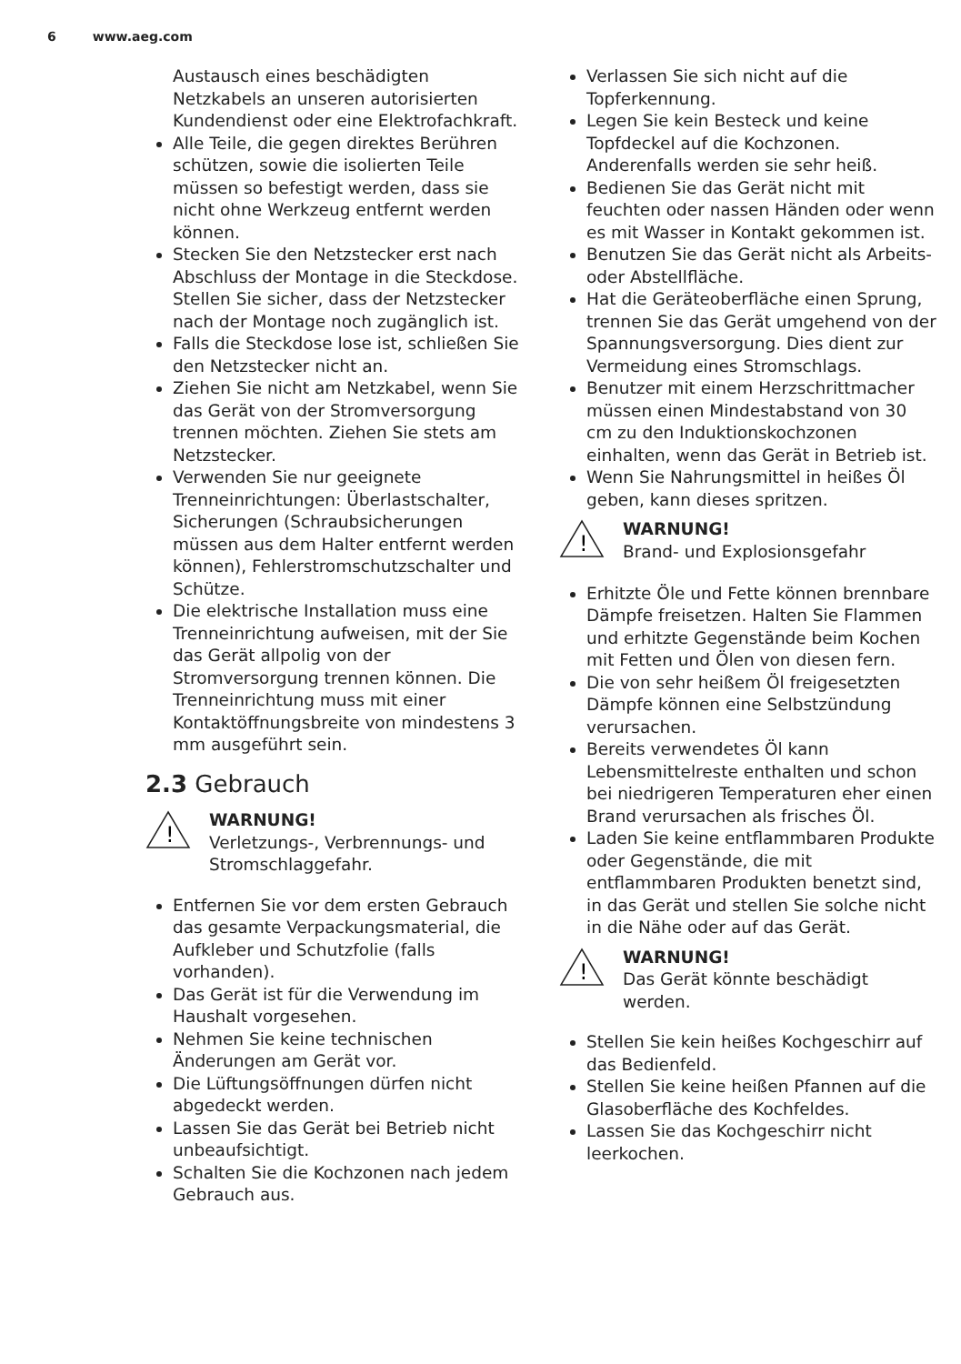6 www.aeg.com
Austausch eines beschädigten Netzkabels an unseren autorisierten Kundendienst oder eine Elektrofachkraft.
Alle Teile, die gegen direktes Berühren schützen, sowie die isolierten Teile müssen so befestigt werden, dass sie nicht ohne Werkzeug entfernt werden können.
Stecken Sie den Netzstecker erst nach Abschluss der Montage in die Steckdose. Stellen Sie sicher, dass der Netzstecker nach der Montage noch zugänglich ist.
Falls die Steckdose lose ist, schließen Sie den Netzstecker nicht an.
Ziehen Sie nicht am Netzkabel, wenn Sie das Gerät von der Stromversorgung trennen möchten. Ziehen Sie stets am Netzstecker.
Verwenden Sie nur geeignete Trenneinrichtungen: Überlastschalter, Sicherungen (Schraubsicherungen müssen aus dem Halter entfernt werden können), Fehlerstromschutzschalter und Schütze.
Die elektrische Installation muss eine Trenneinrichtung aufweisen, mit der Sie das Gerät allpolig von der Stromversorgung trennen können. Die Trenneinrichtung muss mit einer Kontaktöffnungsbreite von mindestens 3 mm ausgeführt sein.
2.3 Gebrauch
!
WARNUNG!
Verletzungs-, Verbrennungs- und Stromschlaggefahr.
Entfernen Sie vor dem ersten Gebrauch das gesamte Verpackungsmaterial, die Aufkleber und Schutzfolie (falls vorhanden).
Das Gerät ist für die Verwendung im Haushalt vorgesehen.
Nehmen Sie keine technischen Änderungen am Gerät vor.
Die Lüftungsöffnungen dürfen nicht abgedeckt werden.
Lassen Sie das Gerät bei Betrieb nicht unbeaufsichtigt.
Schalten Sie die Kochzonen nach jedem Gebrauch aus.
Verlassen Sie sich nicht auf die Topferkennung.
Legen Sie kein Besteck und keine Topfdeckel auf die Kochzonen. Anderenfalls werden sie sehr heiß.
Bedienen Sie das Gerät nicht mit feuchten oder nassen Händen oder wenn es mit Wasser in Kontakt gekommen ist.
Benutzen Sie das Gerät nicht als Arbeits- oder Abstellfläche.
Hat die Geräteoberfläche einen Sprung, trennen Sie das Gerät umgehend von der Spannungsversorgung. Dies dient zur Vermeidung eines Stromschlags.
Benutzer mit einem Herzschrittmacher müssen einen Mindestabstand von 30 cm zu den Induktionskochzonen einhalten, wenn das Gerät in Betrieb ist.
Wenn Sie Nahrungsmittel in heißes Öl geben, kann dieses spritzen.
!
WARNUNG!
Brand- und Explosionsgefahr
Erhitzte Öle und Fette können brennbare Dämpfe freisetzen. Halten Sie Flammen und erhitzte Gegenstände beim Kochen mit Fetten und Ölen von diesen fern.
Die von sehr heißem Öl freigesetzten Dämpfe können eine Selbstzündung verursachen.
Bereits verwendetes Öl kann Lebensmittelreste enthalten und schon bei niedrigeren Temperaturen eher einen Brand verursachen als frisches Öl.
Laden Sie keine entflammbaren Produkte oder Gegenstände, die mit entflammbaren Produkten benetzt sind, in das Gerät und stellen Sie solche nicht in die Nähe oder auf das Gerät.
!
WARNUNG!
Das Gerät könnte beschädigt werden.
Stellen Sie kein heißes Kochgeschirr auf das Bedienfeld.
Stellen Sie keine heißen Pfannen auf die Glasoberfläche des Kochfeldes.
Lassen Sie das Kochgeschirr nicht leerkochen.